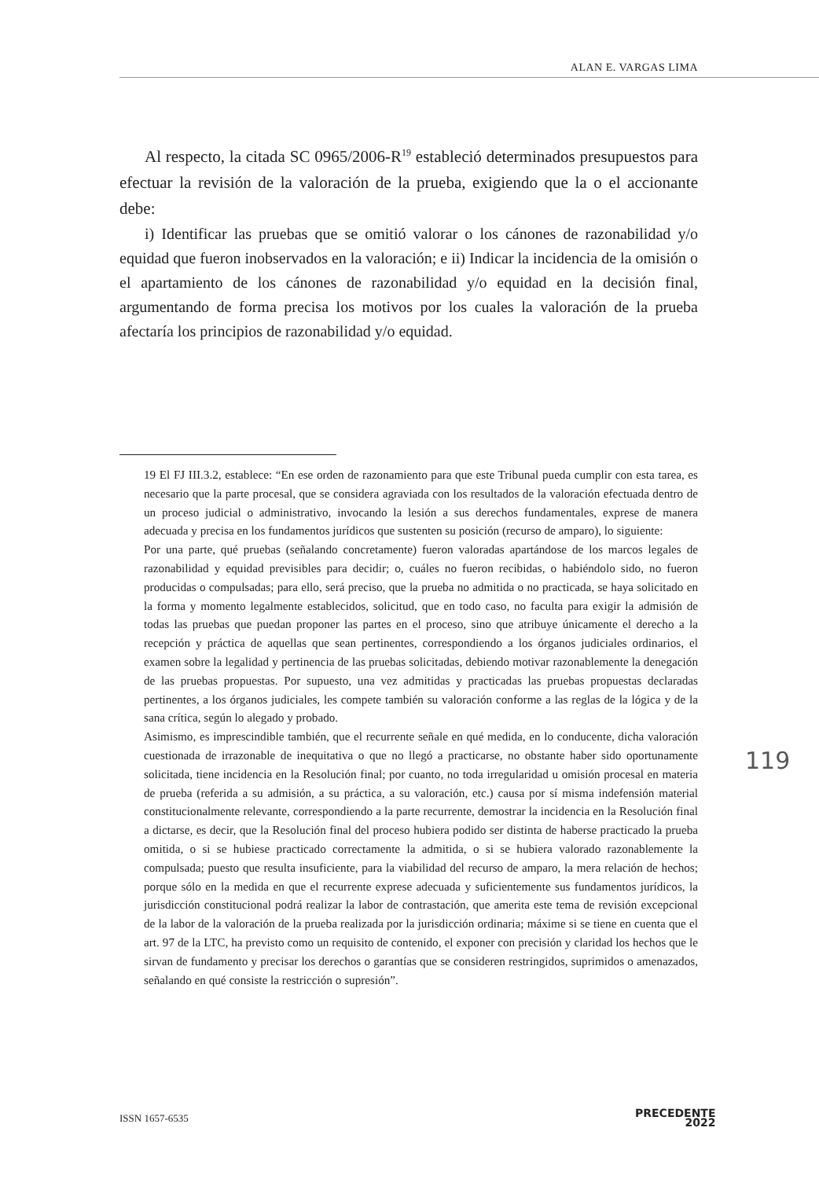ALAN E. VARGAS LIMA
Al respecto, la citada SC 0965/2006-R<sup>19</sup> estableció determinados presupuestos para efectuar la revisión de la valoración de la prueba, exigiendo que la o el accionante debe:
i) Identificar las pruebas que se omitió valorar o los cánones de razonabilidad y/o equidad que fueron inobservados en la valoración; e ii) Indicar la incidencia de la omisión o el apartamiento de los cánones de razonabilidad y/o equidad en la decisión final, argumentando de forma precisa los motivos por los cuales la valoración de la prueba afectaría los principios de razonabilidad y/o equidad.
19 El FJ III.3.2, establece: “En ese orden de razonamiento para que este Tribunal pueda cumplir con esta tarea, es necesario que la parte procesal, que se considera agraviada con los resultados de la valoración efectuada dentro de un proceso judicial o administrativo, invocando la lesión a sus derechos fundamentales, exprese de manera adecuada y precisa en los fundamentos jurídicos que sustenten su posición (recurso de amparo), lo siguiente:
Por una parte, qué pruebas (señalando concretamente) fueron valoradas apartándose de los marcos legales de razonabilidad y equidad previsibles para decidir; o, cuáles no fueron recibidas, o habiéndolo sido, no fueron producidas o compulsadas; para ello, será preciso, que la prueba no admitida o no practicada, se haya solicitado en la forma y momento legalmente establecidos, solicitud, que en todo caso, no faculta para exigir la admisión de todas las pruebas que puedan proponer las partes en el proceso, sino que atribuye únicamente el derecho a la recepción y práctica de aquellas que sean pertinentes, correspondiendo a los órganos judiciales ordinarios, el examen sobre la legalidad y pertinencia de las pruebas solicitadas, debiendo motivar razonablemente la denegación de las pruebas propuestas. Por supuesto, una vez admitidas y practicadas las pruebas propuestas declaradas pertinentes, a los órganos judiciales, les compete también su valoración conforme a las reglas de la lógica y de la sana crítica, según lo alegado y probado.
Asimismo, es imprescindible también, que el recurrente señale en qué medida, en lo conducente, dicha valoración cuestionada de irrazonable de inequitativa o que no llegó a practicarse, no obstante haber sido oportunamente solicitada, tiene incidencia en la Resolución final; por cuanto, no toda irregularidad u omisión procesal en materia de prueba (referida a su admisión, a su práctica, a su valoración, etc.) causa por sí misma indefensión material constitucionalmente relevante, correspondiendo a la parte recurrente, demostrar la incidencia en la Resolución final a dictarse, es decir, que la Resolución final del proceso hubiera podido ser distinta de haberse practicado la prueba omitida, o si se hubiese practicado correctamente la admitida, o si se hubiera valorado razonablemente la compulsada; puesto que resulta insuficiente, para la viabilidad del recurso de amparo, la mera relación de hechos; porque sólo en la medida en que el recurrente exprese adecuada y suficientemente sus fundamentos jurídicos, la jurisdicción constitucional podrá realizar la labor de contrastación, que amerita este tema de revisión excepcional de la labor de la valoración de la prueba realizada por la jurisdicción ordinaria; máxime si se tiene en cuenta que el art. 97 de la LTC, ha previsto como un requisito de contenido, el exponer con precisión y claridad los hechos que le sirvan de fundamento y precisar los derechos o garantías que se consideren restringidos, suprimidos o amenazados, señalando en qué consiste la restricción o supresión”.
119
ISSN 1657-6535
PRECEDENTE
2022